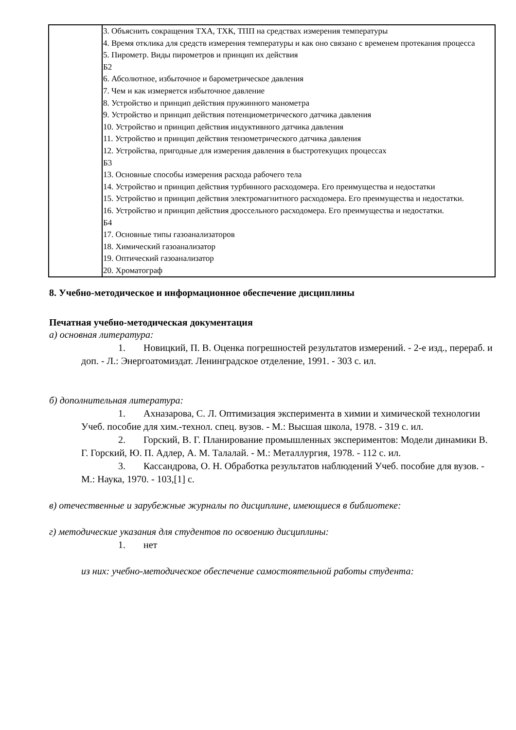| | 3. Объяснить сокращения ТХА, ТХК, ТПП на средствах измерения температуры 4. Время отклика для средств измерения температуры и как оно связано с временем протекания процесса 5. Пирометр. Виды пирометров и принцип их действия Б2 6. Абсолютное, избыточное и барометрическое давления 7. Чем и как измеряется избыточное давление 8. Устройство и принцип действия пружинного манометра 9. Устройство и принцип действия потенциометрического датчика давления 10. Устройство и принцип действия индуктивного датчика давления 11. Устройство и принцип действия тензометрического датчика давления 12. Устройства, пригодные для измерения давления в быстротекущих процессах Б3 13. Основные способы измерения расхода рабочего тела 14. Устройство и принцип действия турбинного расходомера. Его преимущества и недостатки 15. Устройство и принцип действия электромагнитного расходомера. Его преимущества и недостатки. 16. Устройство и принцип действия дроссельного расходомера. Его преимущества и недостатки. Б4 17. Основные типы газоанализаторов 18. Химический газоанализатор 19. Оптический газоанализатор 20. Хроматограф |
8. Учебно-методическое и информационное обеспечение дисциплины
Печатная учебно-методическая документация
а) основная литература:
1. Новицкий, П. В. Оценка погрешностей результатов измерений. - 2-е изд., перераб. и доп. - Л.: Энергоатомиздат. Ленинградское отделение, 1991. - 303 с. ил.
б) дополнительная литература:
1. Ахназарова, С. Л. Оптимизация эксперимента в химии и химической технологии Учеб. пособие для хим.-технол. спец. вузов. - М.: Высшая школа, 1978. - 319 с. ил.
2. Горский, В. Г. Планирование промышленных экспериментов: Модели динамики В. Г. Горский, Ю. П. Адлер, А. М. Талалай. - М.: Металлургия, 1978. - 112 с. ил.
3. Кассандрова, О. Н. Обработка результатов наблюдений Учеб. пособие для вузов. - М.: Наука, 1970. - 103,[1] с.
в) отечественные и зарубежные журналы по дисциплине, имеющиеся в библиотеке:
г) методические указания для студентов по освоению дисциплины:
1. нет
из них: учебно-методическое обеспечение самостоятельной работы студента: